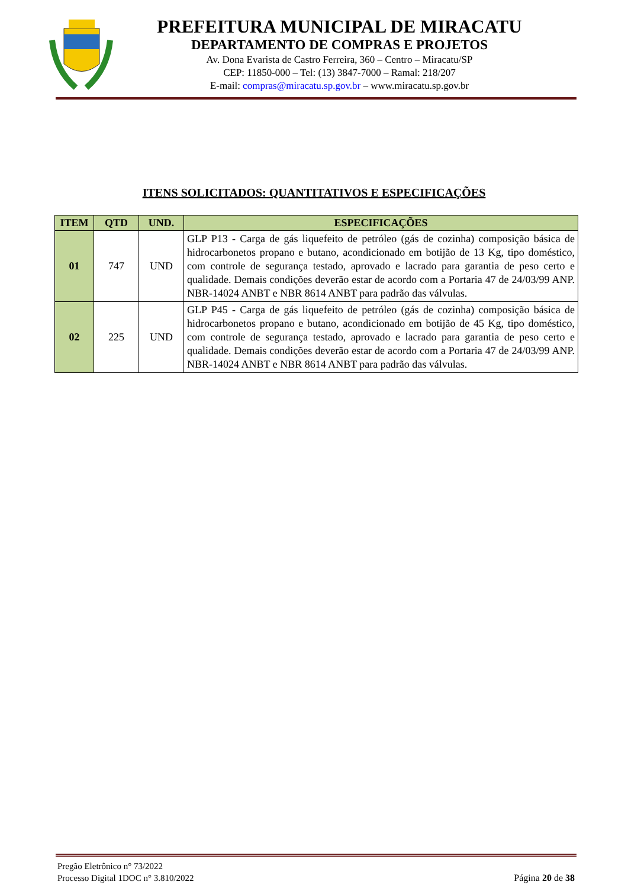PREFEITURA MUNICIPAL DE MIRACATU
DEPARTAMENTO DE COMPRAS E PROJETOS
Av. Dona Evarista de Castro Ferreira, 360 – Centro – Miracatu/SP
CEP: 11850-000 – Tel: (13) 3847-7000 – Ramal: 218/207
E-mail: compras@miracatu.sp.gov.br – www.miracatu.sp.gov.br
ITENS SOLICITADOS: QUANTITATIVOS E ESPECIFICAÇÕES
| ITEM | QTD | UND. | ESPECIFICAÇÕES |
| --- | --- | --- | --- |
| 01 | 747 | UND | GLP P13 - Carga de gás liquefeito de petróleo (gás de cozinha) composição básica de hidrocarbonetos propano e butano, acondicionado em botijão de 13 Kg, tipo doméstico, com controle de segurança testado, aprovado e lacrado para garantia de peso certo e qualidade. Demais condições deverão estar de acordo com a Portaria 47 de 24/03/99 ANP. NBR-14024 ANBT e NBR 8614 ANBT para padrão das válvulas. |
| 02 | 225 | UND | GLP P45 - Carga de gás liquefeito de petróleo (gás de cozinha) composição básica de hidrocarbonetos propano e butano, acondicionado em botijão de 45 Kg, tipo doméstico, com controle de segurança testado, aprovado e lacrado para garantia de peso certo e qualidade. Demais condições deverão estar de acordo com a Portaria 47 de 24/03/99 ANP. NBR-14024 ANBT e NBR 8614 ANBT para padrão das válvulas. |
Pregão Eletrônico n° 73/2022
Processo Digital 1DOC n° 3.810/2022
Página 20 de 38